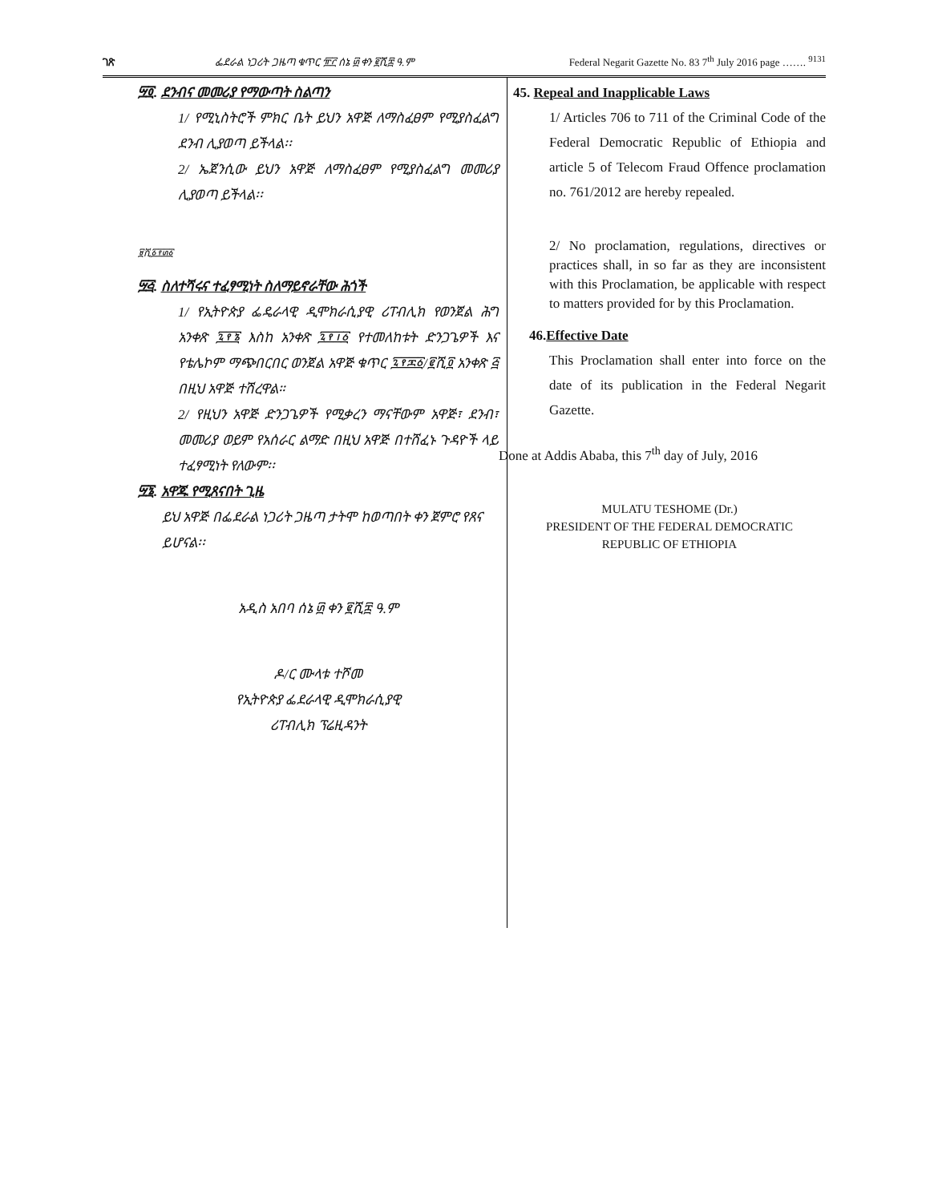ገጽ ፌደራል ነጋሪት ጋዜጣ ቁጥር ፹፫ ሰኔ ፴ ቀን ፪ሺ፰ ዓ.ም Federal Negarit Gazette No. 83 7<sup>th</sup> July 2016 page ……. <sup>9131</sup>
፵፬. ደንብና መመሪያ የማውጣት ስልጣን
1/ የሚኒስትሮች ምክር ቤት ይህን አዋጅ ለማስፈፀም የሚያስፈልግ ደንብ ሊያወጣ ይችላል፡፡
2/ ኤጀንሲው ይህን አዋጅ ለማስፈፀም የሚያስፈልግ መመሪያ ሊያወጣ ይችላል፡፡
፱ሺ፩፻፴፩
፵፭. ስለተሻሩና ተፈፃሚነት ስለማይኖራቸው ሕጎች
1/ የኢትዮጵያ ፌዴራላዊ ዲሞክራሲያዊ ሪፐብሊክ የወንጀል ሕግ አንቀጽ ፯፻፮ እስከ አንቀጽ ፯፻፲፩ የተመለከቱት ድንጋጌዎች እና የቴሌኮም ማጭበርበር ወንጀል አዋጅ ቁጥር ፯፻፷፩/፪ሺ፬ አንቀጽ ፭ በዚህ አዋጅ ተሽረዋል።
2/ የዚህን አዋጅ ድንጋጌዎች የሚቃረን ማናቸውም አዋጅ፣ ደንብ፣ መመሪያ ወይም የአሰራር ልማድ በዚህ አዋጅ በተሸፈኑ ጉዳዮች ላይ ተፈፃሚነት የለውም፡፡
፵፮. አዋጁ የሚጸናበት ጊዜ
ይህ አዋጅ በፌደራል ነጋሪት ጋዜጣ ታትሞ ከወጣበት ቀን ጀምሮ የጸና ይሆናል፡፡
አዲስ አበባ ሰኔ ፴ ቀን ፪ሺ፰ ዓ.ም
ዶ/ር ሙላቱ ተሾመ
የኢትዮጵያ ፌደራላዊ ዲሞክራሲያዊ
ሪፐብሊክ ፕሬዚዳንት
45. Repeal and Inapplicable Laws
1/ Articles 706 to 711 of the Criminal Code of the Federal Democratic Republic of Ethiopia and article 5 of Telecom Fraud Offence proclamation no. 761/2012 are hereby repealed.
2/ No proclamation, regulations, directives or practices shall, in so far as they are inconsistent with this Proclamation, be applicable with respect to matters provided for by this Proclamation.
46.Effective Date
This Proclamation shall enter into force on the date of its publication in the Federal Negarit Gazette.
Done at Addis Ababa, this 7<sup>th</sup> day of July, 2016
MULATU TESHOME (Dr.)
PRESIDENT OF THE FEDERAL DEMOCRATIC
REPUBLIC OF ETHIOPIA